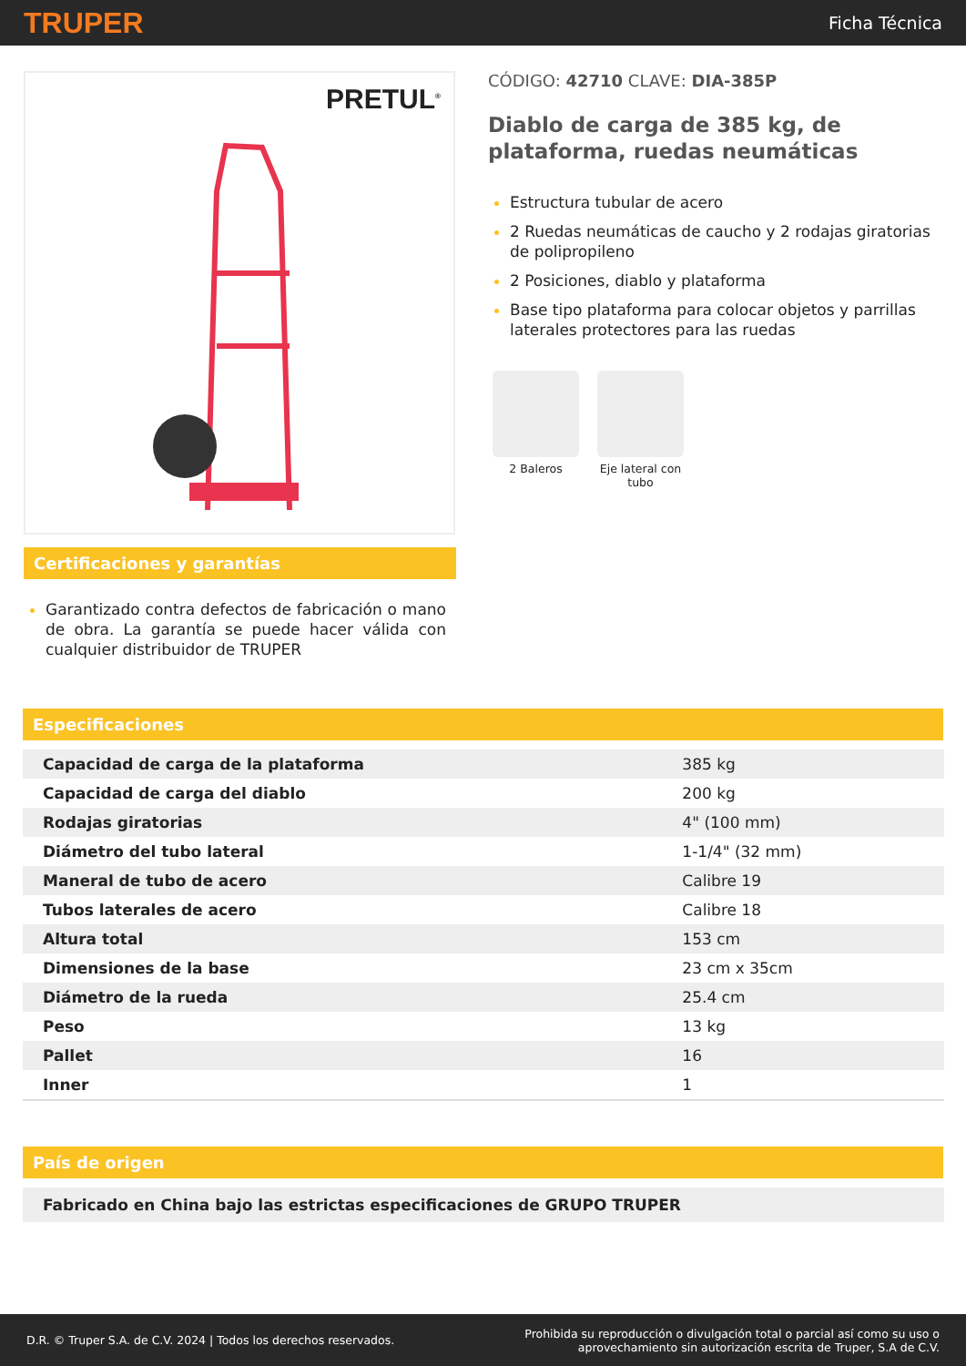TRUPER Ficha Técnica
PRETUL<sup>®</sup>
Certificaciones y garantías
Garantizado contra defectos de fabricación o mano de obra. La garantía se puede hacer válida con cualquier distribuidor de TRUPER
CÓDIGO: 42710 CLAVE: DIA-385P
Diablo de carga de 385 kg, de plataforma, ruedas neumáticas
Estructura tubular de acero
2 Ruedas neumáticas de caucho y 2 rodajas giratorias de polipropileno
2 Posiciones, diablo y plataforma
Base tipo plataforma para colocar objetos y parrillas laterales protectores para las ruedas
2 Baleros Eje lateral con tubo
Especificaciones
| Capacidad de carga de la plataforma | 385 kg |
| Capacidad de carga del diablo | 200 kg |
| Rodajas giratorias | 4" (100 mm) |
| Diámetro del tubo lateral | 1-1/4" (32 mm) |
| Maneral de tubo de acero | Calibre 19 |
| Tubos laterales de acero | Calibre 18 |
| Altura total | 153 cm |
| Dimensiones de la base | 23 cm x 35cm |
| Diámetro de la rueda | 25.4 cm |
| Peso | 13 kg |
| Pallet | 16 |
| Inner | 1 |
País de origen
| Fabricado en China bajo las estrictas especificaciones de GRUPO TRUPER |
D.R. © Truper S.A. de C.V. 2024 | Todos los derechos reservados. Prohibida su reproducción o divulgación total o parcial así como su uso o
aprovechamiento sin autorización escrita de Truper, S.A de C.V.